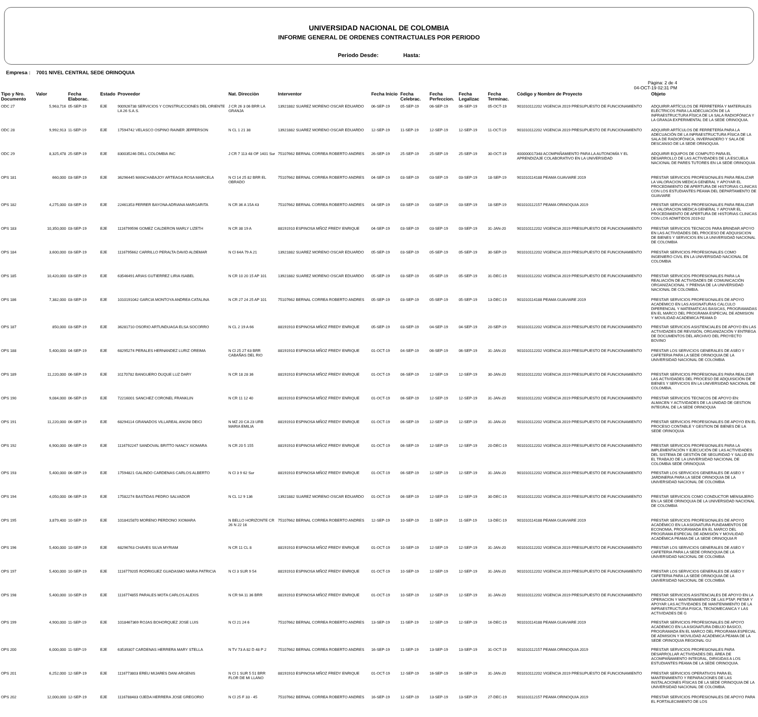UNIVERSIDAD NACIONAL DE COLOMBIA
INFORME GENERAL DE ORDENES CONTRACTUALES POR PERIODO
Periodo Desde: Hasta:
Empresa : 7001 NIVEL CENTRAL SEDE ORINOQUIA
Pàgina: 2 de 4
04-OCT-19 02:31 PM
| Tipo y Nro. Documento | Valor | Fecha Elaborac. | Estado | Proveedor | Nat. Direcciòn | Interventor | Fecha Inicio | Fecha Celebrac. | Fecha Perfeccion. | Fecha Legalizac | Fecha Terminac. | Còdigo y Nombre de Proyecto | Objeto |
| --- | --- | --- | --- | --- | --- | --- | --- | --- | --- | --- | --- | --- | --- |
| ODC 27 | 5,963,716 | 05-SEP-19 | EJE | 900926738 SERVICIOS Y CONSTRUCCIONES DEL ORIENTE LA 26 S.A.S. | J CR 26 3 06 BRR LA GRANJA | 13921882 SUAREZ MORENO OSCAR EDUARDO | 06-SEP-19 | 05-SEP-19 | 06-SEP-19 | 06-SEP-19 | 05-OCT-19 | 901010112202 VIGENCIA 2019 PRESUPUESTO DE FUNCIONAMIENTO | ADQUIRIR ARTÍCULOS DE FERRETERÍA Y MATERIALES ELÉCTRICOS PARA LA ADECUACIÓN DE LA INFRAESTRUCTURA FÍSICA DE LA SALA RADIOFÓNICA Y LA GRANJA EXPERIMENTAL DE LA SEDE ORINOQUIA. |
| ODC 28 | 9,992,913 | 11-SEP-19 | EJE | 17594742 VELASCO OSPINO RAINER JEFFERSON | N CL 1 21 38 | 13921882 SUAREZ MORENO OSCAR EDUARDO | 12-SEP-19 | 11-SEP-19 | 12-SEP-19 | 12-SEP-19 | 11-OCT-19 | 901010112202 VIGENCIA 2019 PRESUPUESTO DE FUNCIONAMIENTO | ADQUIRIR ARTÍCULOS DE FERRETERÍA PARA LA ADECUACIÓN DE LA INFRAESTRUCTURA FÍSICA DE LA SALA DE RADIOFÓNICA, INVERNADERO Y SALA DE DESCANSO DE LA SEDE ORINOQUIA. |
| ODC 29 | 8,325,478 | 25-SEP-19 | EJE | 830035246 DELL COLOMBIA INC | J CR 7 113 48 OF 1401 Sur | 75107662 BERNAL CORREA ROBERTO ANDRES | 26-SEP-19 | 25-SEP-19 | 25-SEP-19 | 25-SEP-19 | 30-OCT-19 | 400000017348 ACOMPAÑAMIENTO PARA LA AUTONOMÍA Y EL APRENDIZAJE COLABORATIVO EN LA UNIVERSIDAD | ADQUIRIR EQUIPOS DE COMPUTO PARA EL DESARROLLO DE LAS ACTIVIDADES DE LA ESCUELA NACIONAL DE PARES TUTORES EN LA SEDE ORINOQUIA |
| OPS 181 | 660,000 | 03-SEP-19 | EJE | 36296445 MANCHABAJOY ARTEAGA ROSA MARCELA | N Cl 14 25 82 BRR EL OBRADO | 75107662 BERNAL CORREA ROBERTO ANDRES | 04-SEP-19 | 03-SEP-19 | 03-SEP-19 | 03-SEP-19 | 18-SEP-19 | 901010114188 PEAMA GUAVIARE 2019 | PRESTAR SERVICIOS PROFESIONALES PARA REALIZAR LA VALORACION MEDICA GENERAL Y APOYAR EL PROCEDIMIENTO DE APERTURA DE HISTORIAS CLINICAS CON LOS ESTUDIANTES PEAMA DEL DEPARTAMENTO DE GUAVIARE |
| OPS 182 | 4,275,000 | 03-SEP-19 | EJE | 22461353 FERRER BAYONA ADRIANA MARGARITA | N CR 36 A 15A 43 | 75107662 BERNAL CORREA ROBERTO ANDRES | 04-SEP-19 | 03-SEP-19 | 03-SEP-19 | 03-SEP-19 | 18-SEP-19 | 901010112157 PEAMA ORINOQUIA 2019 | PRESTAR SERVICIOS PROFESIONALES PARA REALIZAR LA VALORACION MEDICA GENERAL Y APOYAR EL PROCEDIMIENTO DE APERTURA DE HISTORIAS CLINICAS CON LOS ADMITIDOS 2019-02 |
| OPS 183 | 10,350,000 | 03-SEP-19 | EJE | 1116799596 GOMEZ CALDERON MARLY LIZETH | N CR 38 19 A | 88191910 ESPINOSA MÑOZ FREDY ENRIQUE | 04-SEP-19 | 03-SEP-19 | 03-SEP-19 | 03-SEP-19 | 31-JAN-20 | 901010112202 VIGENCIA 2019 PRESUPUESTO DE FUNCIONAMIENTO | PRESTAR SERVICIOS TECNICOS PARA BRINDAR APOYO EN LAS ACTIVIDADES DEL PROCESO DE ADQUISICION DE BIENES Y SERVICIOS EN LA UNIVERSIDAD NACIONAL DE COLOMBIA |
| OPS 184 | 3,600,000 | 03-SEP-19 | EJE | 1116795662 CARRILLO PERALTA DAVID ALDEMAR | N Cl 64A 79 A 21 | 13921882 SUAREZ MORENO OSCAR EDUARDO | 05-SEP-19 | 03-SEP-19 | 05-SEP-19 | 05-SEP-19 | 30-SEP-19 | 901010112202 VIGENCIA 2019 PRESUPUESTO DE FUNCIONAMIENTO | PRESTAR SERVICIOS PROFESIONALES COMO INGENIERO CIVIL EN LA UNIVERSIDAD NACIONAL DE COLOMBIA |
| OPS 185 | 10,420,000 | 03-SEP-19 | EJE | 63546491 ARIAS GUTIERREZ LIRIA ISABEL | N CR 10 20 15 AP 101 | 13921882 SUAREZ MORENO OSCAR EDUARDO | 05-SEP-19 | 03-SEP-19 | 05-SEP-19 | 05-SEP-19 | 31-DEC-19 | 901010112202 VIGENCIA 2019 PRESUPUESTO DE FUNCIONAMIENTO | PRESTAR SERVICIOS PROFESIONALES PARA LA REALIACIÓN DE ACTIVIDADES DE COMUNICACIÓN ORGANIZACIONAL Y PRENSA DE LA UNIVERSIDAD NACIONAL DE COLOMBIA. |
| OPS 186 | 7,382,000 | 03-SEP-19 | EJE | 1010191042 GARCIA MONTOYA ANDREA CATALINA | N CR 27 24 25 AP 101 | 75107662 BERNAL CORREA ROBERTO ANDRES | 05-SEP-19 | 03-SEP-19 | 05-SEP-19 | 05-SEP-19 | 13-DEC-19 | 901010114188 PEAMA GUAVIARE 2019 | PRESTAR SERVICIOS PROFESIONALES DE APOYO ACADEMICO EN LAS ASIGNATURAS CALCULO DIFERENCIAL Y MATEMATICAS BASICAS, PROGRAMADAS EN EL MARCO DEL PROGRAMA ESPECIAL DE ADMISION Y MOVILIDAD ACADEMICA PEAMA D |
| OPS 187 | 850,000 | 03-SEP-19 | EJE | 36281710 OSORIO ARTUNDUAGA ELSA SOCORRO | N CL 2 19 A 66 | 88191910 ESPINOSA MÑOZ FREDY ENRIQUE | 05-SEP-19 | 03-SEP-19 | 04-SEP-19 | 04-SEP-19 | 20-SEP-19 | 901010112202 VIGENCIA 2019 PRESUPUESTO DE FUNCIONAMIENTO | PRESTAR SERVICIOS ASISTENCIALES DE APOYO EN LAS ACTIVIDADES DE REVISIÓN, ORGANIZACIÓN Y ENTREGA DE DOCUMENTOS DEL ARCHIVO DEL PROYECTO BOVINO |
| OPS 188 | 5,400,000 | 04-SEP-19 | EJE | 68295274 PERALES HERNANDEZ LURIZ OREIMA | N Cl 25 27 63 BRR CABAÑAS DEL RIO | 88191910 ESPINOSA MÑOZ FREDY ENRIQUE | 01-OCT-19 | 04-SEP-19 | 06-SEP-19 | 06-SEP-19 | 31-JAN-20 | 901010112202 VIGENCIA 2019 PRESUPUESTO DE FUNCIONAMIENTO | PRESTAR LOS SERVICIOS GENERALES DE ASEO Y CAFETERIA PARA LA SEDE ORINOQUIA DE LA UNIVERSIDAD NACIONAL DE COLOMBIA |
| OPS 189 | 11,220,000 | 06-SEP-19 | EJE | 31170782 BANGUERO DUQUE LUZ DARY | N CR 18 28 36 | 88191910 ESPINOSA MÑOZ FREDY ENRIQUE | 01-OCT-19 | 06-SEP-19 | 12-SEP-19 | 12-SEP-19 | 30-JAN-20 | 901010112202 VIGENCIA 2019 PRESUPUESTO DE FUNCIONAMIENTO | PRESTAR SERVICIOS PROFESIONALES PARA REALIZAR LAS ACTIVIDADES DEL PROCESO DE ADQUISICIÓN DE BIENES Y SERVICIOS EN LA UNIVERSIDAD NACIONAL DE COLOMBIA. |
| OPS 190 | 9,084,000 | 06-SEP-19 | EJE | 72216001 SANCHEZ CORONEL FRANKLIN | N CR 11 12 40 | 88191910 ESPINOSA MÑOZ FREDY ENRIQUE | 01-OCT-19 | 06-SEP-19 | 12-SEP-19 | 12-SEP-19 | 31-JAN-20 | 901010112202 VIGENCIA 2019 PRESUPUESTO DE FUNCIONAMIENTO | PRESTAR SERVICIOS TECNICOS DE APOYO EN: ALMACEN Y ACTIVIDADES DE LA UNIDAD DE GESTION INTEGRAL DE LA SEDE ORINOQUIA |
| OPS 191 | 11,220,000 | 06-SEP-19 | EJE | 68294114 GRANADOS VILLAREAL ANGNI DEICI | N MZ 20 CA 23 URB MARIA EMILIA | 88191910 ESPINOSA MÑOZ FREDY ENRIQUE | 01-OCT-19 | 06-SEP-19 | 12-SEP-19 | 12-SEP-19 | 31-JAN-20 | 901010112202 VIGENCIA 2019 PRESUPUESTO DE FUNCIONAMIENTO | PRESTAR SERVICIOS PROFESIONALES DE APOYO EN EL PROCESO CONTABLE Y GESTION DE BIENES DE LA SEDE ORINOQUIA |
| OPS 192 | 6,900,000 | 06-SEP-19 | EJE | 1116792247 SANDOVAL BRITTO NANCY XIOMARA | N CR 20 5 155 | 88191910 ESPINOSA MÑOZ FREDY ENRIQUE | 01-OCT-19 | 06-SEP-19 | 12-SEP-19 | 12-SEP-19 | 20-DEC-19 | 901010112202 VIGENCIA 2019 PRESUPUESTO DE FUNCIONAMIENTO | PRESTAR SERVICIOS PROFESIONALES PARA LA IMPLEMENTACIÓN Y EJECUCIÓN DE LAS ACTIVIDADES DEL SISTEMA DE GESTIÓN DE SEGURIDAD Y SALUD EN EL TRABAJO DE LA UNIVERSIDAD NACIONAL DE COLOMBIA SEDE ORINOQUIA |
| OPS 193 | 5,400,000 | 06-SEP-19 | EJE | 17594821 GALINDO CARDENAS CARLOS ALBERTO | N Cl 3 9 62 Sur | 88191910 ESPINOSA MÑOZ FREDY ENRIQUE | 01-OCT-19 | 06-SEP-19 | 12-SEP-19 | 12-SEP-19 | 31-JAN-20 | 901010112202 VIGENCIA 2019 PRESUPUESTO DE FUNCIONAMIENTO | PRESTAR LOS SERVICIOS GENERALES DE ASEO Y JARDINERIA PARA LA SEDE ORINOQUIA DE LA UNIVERSIDAD NACIONAL DE COLOMBIA |
| OPS 194 | 4,050,000 | 06-SEP-19 | EJE | 17582274 BASTIDAS PEDRO SALVADOR | N CL 12 9 136 | 13921882 SUAREZ MORENO OSCAR EDUARDO | 01-OCT-19 | 06-SEP-19 | 12-SEP-19 | 12-SEP-19 | 30-DEC-19 | 901010112202 VIGENCIA 2019 PRESUPUESTO DE FUNCIONAMIENTO | PRESTAR SERVICIOS COMO CONDUCTOR MENSAJERO EN LA SEDE ORINOQUIA DE LA UNIVERSIDAD NACIONAL DE COLOMBIA |
| OPS 195 | 3,879,400 | 10-SEP-19 | EJE | 1018415870 MORENO PERDONO XIOMARA | N BELLO HORIZONTE CR 26 N 22 16 | 75107662 BERNAL CORREA ROBERTO ANDRES | 12-SEP-19 | 10-SEP-19 | 11-SEP-19 | 11-SEP-19 | 13-DEC-19 | 901010114188 PEAMA GUAVIARE 2019 | PRESTAR SERVICIOS PROFESIONALES DE APOYO ACADÉMICO EN LA ASIGNATURA FUNDAMENTOS DE ECONOMIA, PROGRAMADA EN EL MARCO DEL PROGRAMA ESPECIAL DE ADMISIÓN Y MOVILIDAD ACADÉMICA PEAMA DE LA SEDE ORINOQUIA R |
| OPS 196 | 5,400,000 | 10-SEP-19 | EJE | 68296763 CHAVES SILVA MYRIAM | N CR 11 CL 8 | 88191910 ESPINOSA MÑOZ FREDY ENRIQUE | 01-OCT-19 | 10-SEP-19 | 12-SEP-19 | 12-SEP-19 | 31-JAN-20 | 901010112202 VIGENCIA 2019 PRESUPUESTO DE FUNCIONAMIENTO | PRESTAR LOS SERVICIOS GENERALES DE ASEO Y CAFETERIA PARA LA SEDE ORINOQUIA DE LA UNIVERSIDAD NACIONAL DE COLOMBIA |
| OPS 197 | 5,400,000 | 10-SEP-19 | EJE | 1116779205 RODRIGUEZ GUADASMO MARIA PATRICIA | N Cl 3 SUR 9 54 | 88191910 ESPINOSA MÑOZ FREDY ENRIQUE | 01-OCT-19 | 10-SEP-19 | 12-SEP-19 | 12-SEP-19 | 31-JAN-20 | 901010112202 VIGENCIA 2019 PRESUPUESTO DE FUNCIONAMIENTO | PRESTAR LOS SERVICIOS GENERALES DE ASEO Y CAFETERIA PARA LA SEDE ORINOQUIA DE LA UNIVERSIDAD NACIONAL DE COLOMBIA |
| OPS 198 | 5,400,000 | 10-SEP-19 | EJE | 1116774855 PARALES MOTA CARLOS ALEXIS | N CR 9A 11 36 BRR | 88191910 ESPINOSA MÑOZ FREDY ENRIQUE | 01-OCT-19 | 10-SEP-19 | 12-SEP-19 | 12-SEP-19 | 31-JAN-20 | 901010112202 VIGENCIA 2019 PRESUPUESTO DE FUNCIONAMIENTO | PRESTAR SERVICIOS ASISTENCIALES DE APOYO EN LA OPERACION Y MANTENIMIENTO DE LAS PTAP, PETAR Y APOYAR LAS ACTIVIDADES DE MANTENIMIENTO DE LA INFRAESTRUCTURA FISICA, TECNOMECANICA Y LAS ACTIVIDADES DE G |
| OPS 199 | 4,900,000 | 11-SEP-19 | EJE | 1018467369 ROJAS BOHORQUEZ JOSE LUIS | N Cl 21 24 6 | 75107662 BERNAL CORREA ROBERTO ANDRES | 13-SEP-19 | 11-SEP-19 | 12-SEP-19 | 12-SEP-19 | 16-DEC-19 | 901010114188 PEAMA GUAVIARE 2019 | PRESTAR SERVICIOS PROFESIONALES DE APOYO ACADEMICO EN LA ASIGNATURA DIBUJO BASICO, PROGRAMADA EN EL MARCO DEL PROGRAMA ESPECIAL DE ADMISION Y MOVILIDAD ACADEMICA PEAMA DE LA SEDE ORINOQUIA REGIONAL GU |
| OPS 200 | 6,000,000 | 11-SEP-19 | EJE | 63539307 CARDENAS HERRERA MARY STELLA | N TV 73 A 82 D 48 P 2 | 75107662 BERNAL CORREA ROBERTO ANDRES | 16-SEP-19 | 11-SEP-19 | 13-SEP-19 | 13-SEP-19 | 31-OCT-19 | 901010112157 PEAMA ORINOQUIA 2019 | PRESTAR SERVICIOS PROFESIONALES PARA DESARROLLAR ACTIVIDADES DEL ÁREA DE ACOMPAÑAMIENTO INTEGRAL, DIRIGIDAS A LOS ESTUDIANTES PEAMA DE LA SEDE ORINOQUIA. |
| OPS 201 | 6,252,000 | 12-SEP-19 | EJE | 1116773803 EREU MIJARES DANI ARGENIS | N Cl 1 SUR 5 51 BRR FLOR DE MI LLANO | 88191910 ESPINOSA MÑOZ FREDY ENRIQUE | 01-OCT-19 | 12-SEP-19 | 16-SEP-19 | 16-SEP-19 | 31-JAN-20 | 901010112202 VIGENCIA 2019 PRESUPUESTO DE FUNCIONAMIENTO | PRESTAR SERVICIOS OPERATIVOS PARA EL MANTENIMIENTO Y REPARACIONES DE LAS INSTALACIONES FÍSICAS DE LA SEDE ORINOQUIA DE LA UNIVERSIDAD NACIONAL DE COLOMBIA. |
| OPS 202 | 12,000,000 | 12-SEP-19 | EJE | 1116788483 OJEDA HERRERA JOSE GREGORIO | N Cl 25 F 33 - 45 | 75107662 BERNAL CORREA ROBERTO ANDRES | 16-SEP-19 | 12-SEP-19 | 13-SEP-19 | 13-SEP-19 | 27-DEC-19 | 901010112157 PEAMA ORINOQUIA 2019 | PRESTAR SERVICIOS PROFESIONALES DE APOYO PARA EL FORTALECIMIENTO DE LOS |